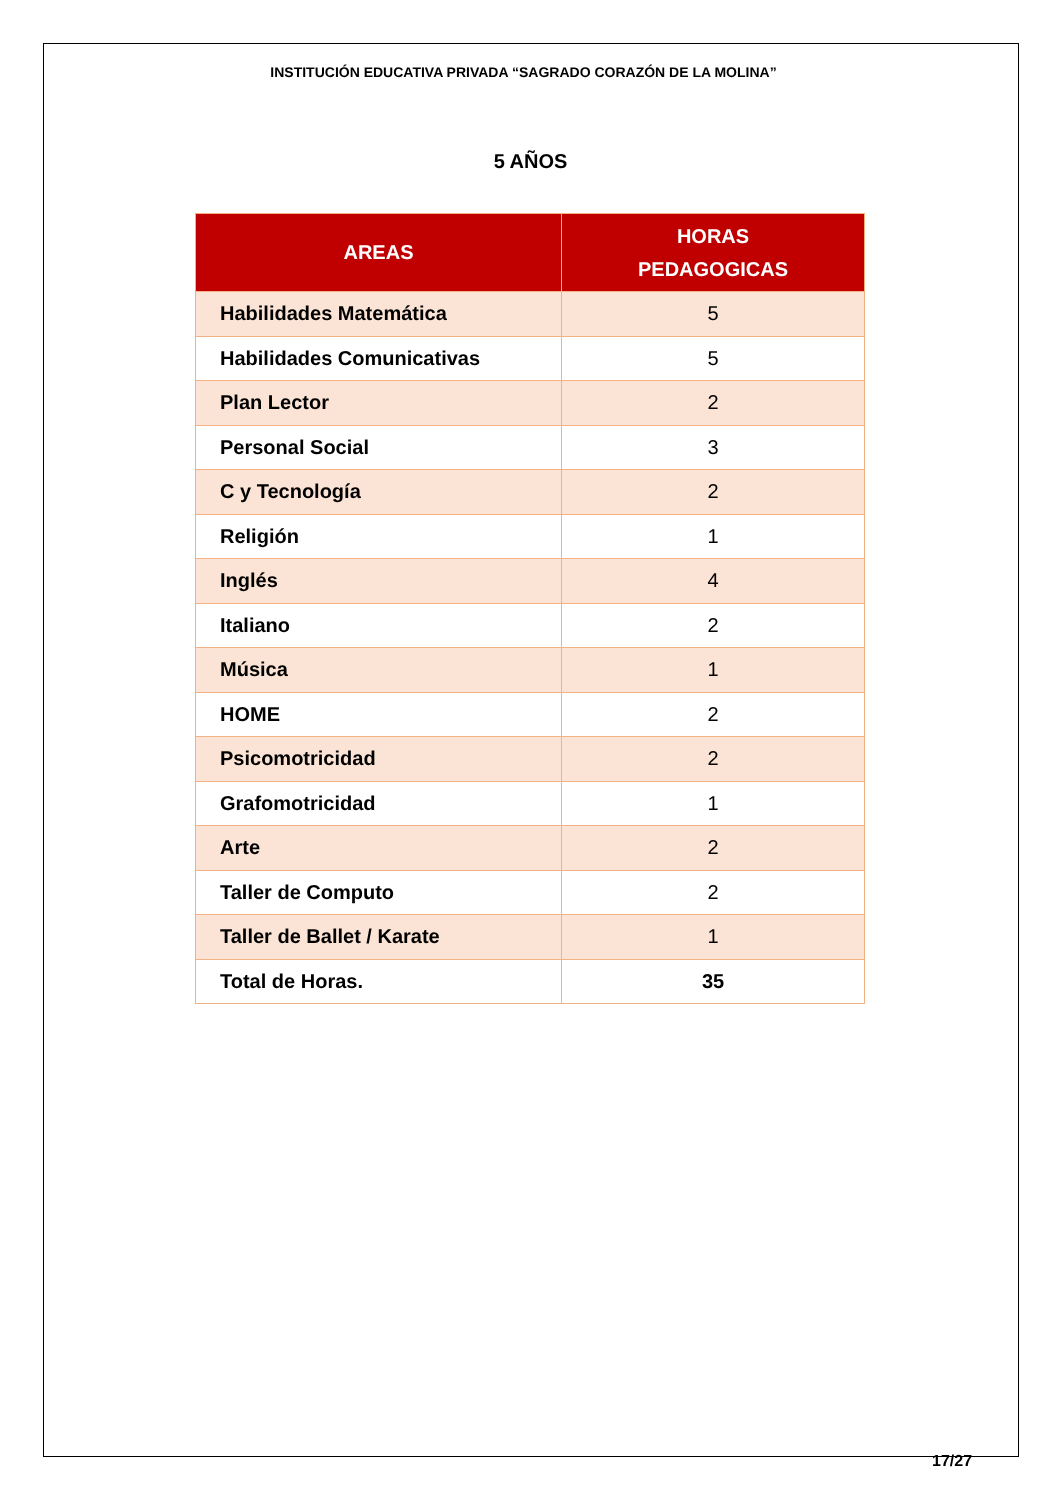INSTITUCIÓN EDUCATIVA PRIVADA “SAGRADO CORAZÓN DE LA MOLINA”
5 AÑOS
| AREAS | HORAS PEDAGOGICAS |
| --- | --- |
| Habilidades Matemática | 5 |
| Habilidades Comunicativas | 5 |
| Plan Lector | 2 |
| Personal Social | 3 |
| C y Tecnología | 2 |
| Religión | 1 |
| Inglés | 4 |
| Italiano | 2 |
| Música | 1 |
| HOME | 2 |
| Psicomotricidad | 2 |
| Grafomotricidad | 1 |
| Arte | 2 |
| Taller de Computo | 2 |
| Taller de Ballet / Karate | 1 |
| Total de Horas. | 35 |
17/27